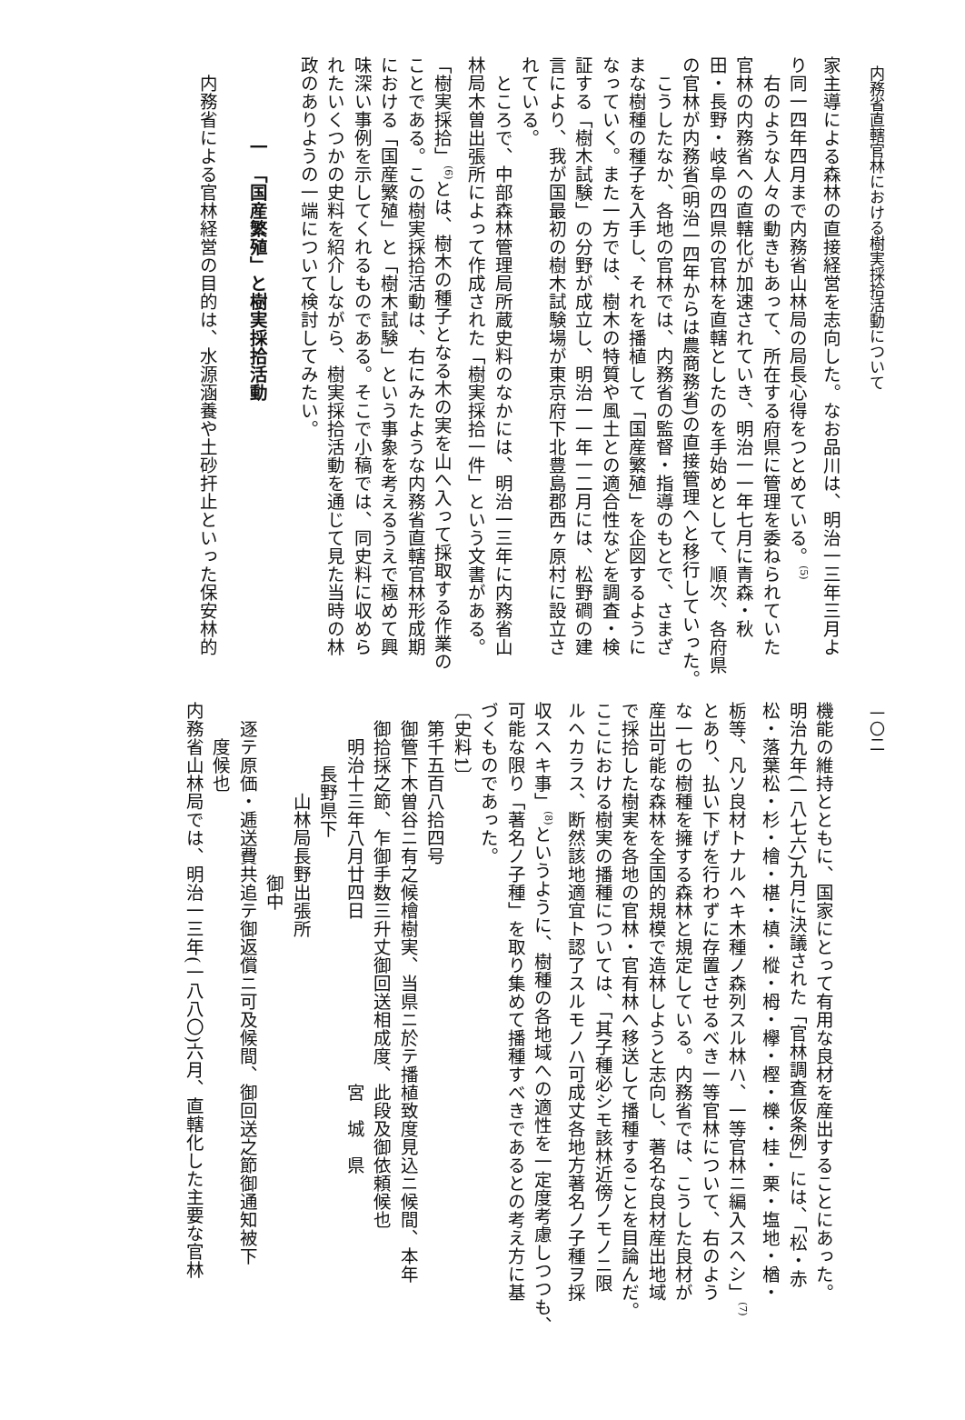内務省直轄官林における樹実採拾活動について
家主導による森林の直接経営を志向した。なお品川は、明治一三年三月よ
り同一四年四月まで内務省山林局の局長心得をつとめている。<sup>(5)</sup>
　右のような人々の動きもあって、所在する府県に管理を委ねられていた
官林の内務省への直轄化が加速されていき、明治一一年七月に青森・秋
田・長野・岐阜の四県の官林を直轄としたのを手始めとして、順次、各府県
の官林が内務省(明治一四年からは農商務省)の直接管理へと移行していった。
　こうしたなか、各地の官林では、内務省の監督・指導のもとで、さまざ
まな樹種の種子を入手し、それを播植して「国産繁殖」を企図するように
なっていく。また一方では、樹木の特質や風土との適合性などを調査・検
証する「樹木試験」の分野が成立し、明治一一年一二月には、松野磵の建
言により、我が国最初の樹木試験場が東京府下北豊島郡西ヶ原村に設立さ
れている。
　ところで、中部森林管理局所蔵史料のなかには、明治一三年に内務省山
林局木曽出張所によって作成された「樹実採拾一件」という文書がある。
「樹実採拾」<sup>(6)</sup>とは、樹木の種子となる木の実を山へ入って採取する作業の
ことである。この樹実採拾活動は、右にみたような内務省直轄官林形成期
における「国産繁殖」と「樹木試験」という事象を考えるうえで極めて興
味深い事例を示してくれるものである。そこで小稿では、同史料に収めら
れたいくつかの史料を紹介しながら、樹実採拾活動を通じて見た当時の林
政のありようの一端について検討してみたい。
一　「国産繁殖」と樹実採拾活動
　内務省による官林経営の目的は、水源涵養や土砂扞止といった保安林的
一〇二
機能の維持とともに、国家にとって有用な良材を産出することにあった。
明治九年(一八七六)九月に決議された「官林調査仮条例」には、「松・赤
松・落葉松・杉・檜・椹・槙・樅・栂・欅・樫・櫟・桂・栗・塩地・楢・
栃等、凡ソ良材トナルヘキ木種ノ森列スル林ハ、一等官林ニ編入スヘシ」<sup>(7)</sup>
とあり、払い下げを行わずに存置させるべき一等官林について、右のよう
な一七の樹種を擁する森林と規定している。内務省では、こうした良材が
産出可能な森林を全国的規模で造林しようと志向し、著名な良材産出地域
で採拾した樹実を各地の官林・官有林へ移送して播種することを目論んだ。
ここにおける樹実の播種については、「其子種必シモ該林近傍ノモノニ限
ルヘカラス、断然該地適宜ト認了スルモノハ可成丈各地方著名ノ子種ヲ採
収スヘキ事」<sup>(8)</sup>というように、樹種の各地域への適性を一定度考慮しつつも、
可能な限り「著名ノ子種」を取り集めて播種すべきであるとの考え方に基
づくものであった。
〔史料1〕
第千五百八拾四号
御管下木曽谷ニ有之候檜樹実、当県ニ於テ播植致度見込ニ候間、本年
御拾採之節、乍御手数三升丈御回送相成度、此段及御依頼候也
明治十三年八月廿四日　　　　　　　　　宮　城　県
長野県下
山林局長野出張所
御中
逐テ原価・逓送費共追テ御返償ニ可及候間、御回送之節御通知被下
度候也
内務省山林局では、明治一三年(一八八〇)六月、直轄化した主要な官林